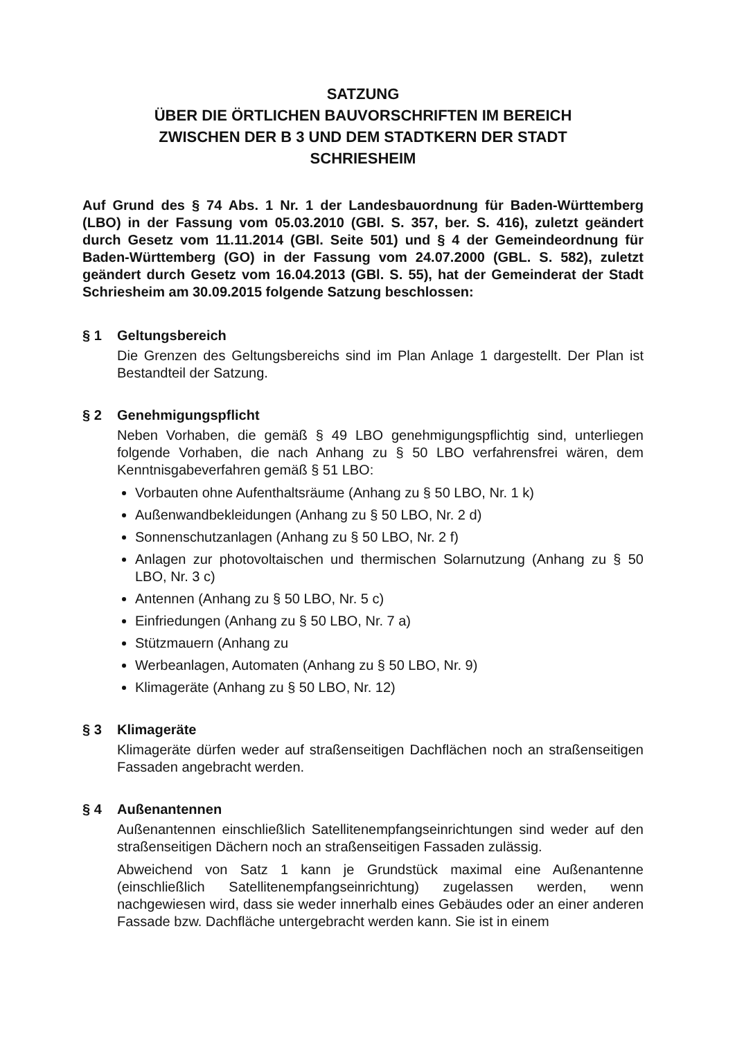SATZUNG
ÜBER DIE ÖRTLICHEN BAUVORSCHRIFTEN IM BEREICH
ZWISCHEN DER B 3 UND DEM STADTKERN DER STADT
SCHRIESHEIM
Auf Grund des § 74 Abs. 1 Nr. 1 der Landesbauordnung für Baden-Württemberg (LBO) in der Fassung vom 05.03.2010 (GBl. S. 357, ber. S. 416), zuletzt geändert durch Gesetz vom 11.11.2014 (GBl. Seite 501) und § 4 der Gemeindeordnung für Baden-Württemberg (GO) in der Fassung vom 24.07.2000 (GBL. S. 582), zuletzt geändert durch Gesetz vom 16.04.2013 (GBl. S. 55), hat der Gemeinderat der Stadt Schriesheim am 30.09.2015 folgende Satzung beschlossen:
§ 1 Geltungsbereich
Die Grenzen des Geltungsbereichs sind im Plan Anlage 1 dargestellt. Der Plan ist Bestandteil der Satzung.
§ 2 Genehmigungspflicht
Neben Vorhaben, die gemäß § 49 LBO genehmigungspflichtig sind, unterliegen folgende Vorhaben, die nach Anhang zu § 50 LBO verfahrensfrei wären, dem Kenntnisgabeverfahren gemäß § 51 LBO:
Vorbauten ohne Aufenthaltsräume (Anhang zu § 50 LBO, Nr. 1 k)
Außenwandbekleidungen (Anhang zu § 50 LBO, Nr. 2 d)
Sonnenschutzanlagen (Anhang zu § 50 LBO, Nr. 2 f)
Anlagen zur photovoltaischen und thermischen Solarnutzung (Anhang zu § 50 LBO, Nr. 3 c)
Antennen (Anhang zu § 50 LBO, Nr. 5 c)
Einfriedungen (Anhang zu § 50 LBO, Nr. 7 a)
Stützmauern (Anhang zu
Werbeanlagen, Automaten (Anhang zu § 50 LBO, Nr. 9)
Klimageräte (Anhang zu § 50 LBO, Nr. 12)
§ 3 Klimageräte
Klimageräte dürfen weder auf straßenseitigen Dachflächen noch an straßenseitigen Fassaden angebracht werden.
§ 4 Außenantennen
Außenantennen einschließlich Satellitenempfangseinrichtungen sind weder auf den straßenseitigen Dächern noch an straßenseitigen Fassaden zulässig.
Abweichend von Satz 1 kann je Grundstück maximal eine Außenantenne (einschließlich Satellitenempfangseinrichtung) zugelassen werden, wenn nachgewiesen wird, dass sie weder innerhalb eines Gebäudes oder an einer anderen Fassade bzw. Dachfläche untergebracht werden kann. Sie ist in einem